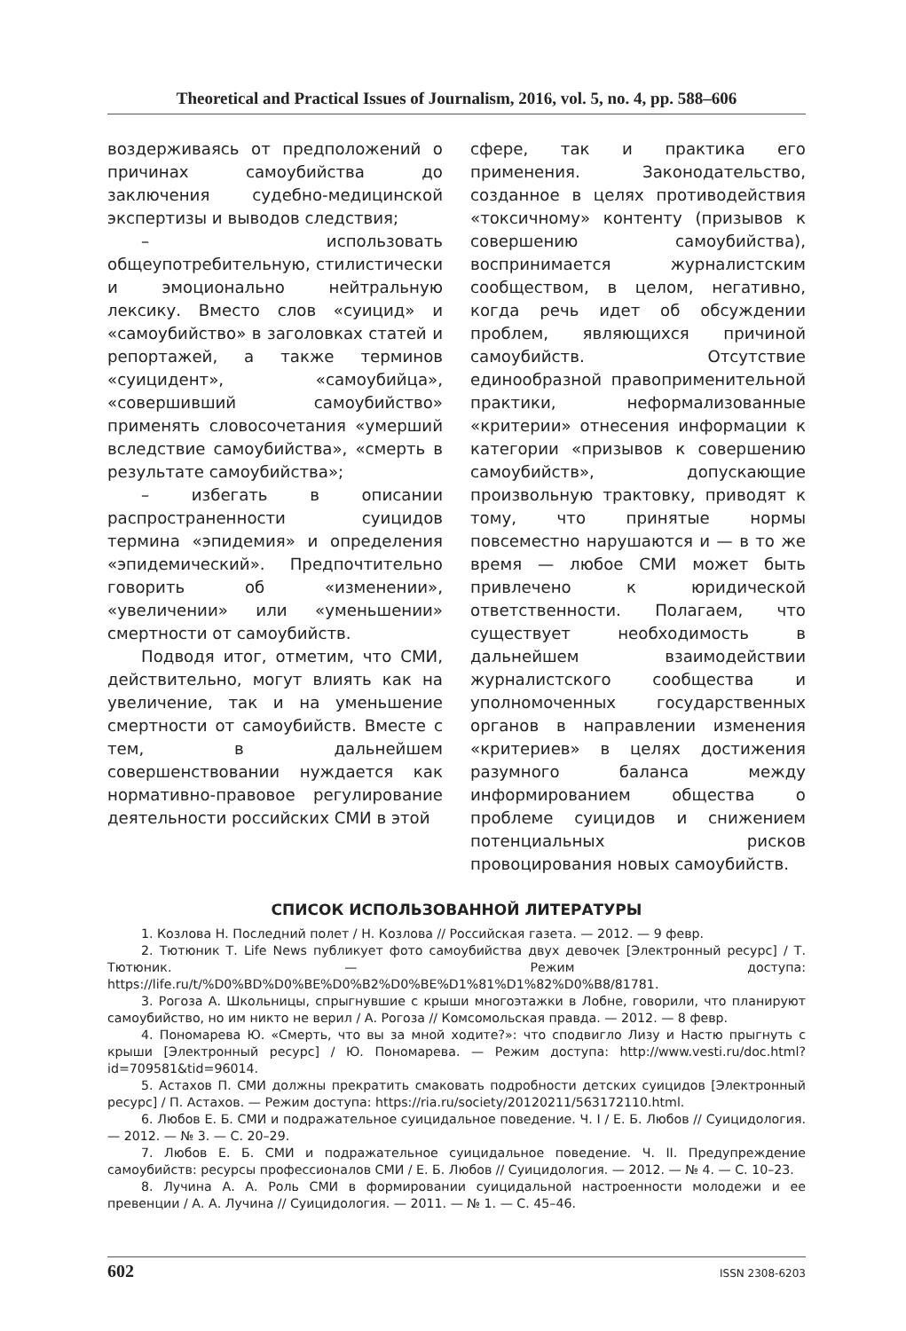Theoretical and Practical Issues of Journalism, 2016, vol. 5, no. 4, pp. 588–606
воздерживаясь от предположений о причинах самоубийства до заключения судебно-медицинской экспертизы и выводов следствия;
– использовать общеупотребительную, стилистически и эмоционально нейтральную лексику. Вместо слов «суицид» и «самоубийство» в заголовках статей и репортажей, а также терминов «суицидент», «самоубийца», «совершивший самоубийство» применять словосочетания «умерший вследствие самоубийства», «смерть в результате самоубийства»;
– избегать в описании распространенности суицидов термина «эпидемия» и определения «эпидемический». Предпочтительно говорить об «изменении», «увеличении» или «уменьшении» смертности от самоубийств.
Подводя итог, отметим, что СМИ, действительно, могут влиять как на увеличение, так и на уменьшение смертности от самоубийств. Вместе с тем, в дальнейшем совершенствовании нуждается как нормативно-правовое регулирование деятельности российских СМИ в этой
сфере, так и практика его применения. Законодательство, созданное в целях противодействия «токсичному» контенту (призывов к совершению самоубийства), воспринимается журналистским сообществом, в целом, негативно, когда речь идет об обсуждении проблем, являющихся причиной самоубийств. Отсутствие единообразной правоприменительной практики, неформализованные «критерии» отнесения информации к категории «призывов к совершению самоубийств», допускающие произвольную трактовку, приводят к тому, что принятые нормы повсеместно нарушаются и — в то же время — любое СМИ может быть привлечено к юридической ответственности. Полагаем, что существует необходимость в дальнейшем взаимодействии журналистского сообщества и уполномоченных государственных органов в направлении изменения «критериев» в целях достижения разумного баланса между информированием общества о проблеме суицидов и снижением потенциальных рисков провоцирования новых самоубийств.
СПИСОК ИСПОЛЬЗОВАННОЙ ЛИТЕРАТУРЫ
1. Козлова Н. Последний полет / Н. Козлова // Российская газета. — 2012. — 9 февр.
2. Тютюник Т. Life News публикует фото самоубийства двух девочек [Электронный ресурс] / Т. Тютюник. — Режим доступа: https://life.ru/t/%D0%BD%D0%BE%D0%B2%D0%BE%D1%81%D1%82%D0%B8/81781.
3. Рогоза А. Школьницы, спрыгнувшие с крыши многоэтажки в Лобне, говорили, что планируют самоубийство, но им никто не верил / А. Рогоза // Комсомольская правда. — 2012. — 8 февр.
4. Пономарева Ю. «Смерть, что вы за мной ходите?»: что сподвигло Лизу и Настю прыгнуть с крыши [Электронный ресурс] / Ю. Пономарева. — Режим доступа: http://www.vesti.ru/doc.html?id=709581&tid=96014.
5. Астахов П. СМИ должны прекратить смаковать подробности детских суицидов [Электронный ресурс] / П. Астахов. — Режим доступа: https://ria.ru/society/20120211/563172110.html.
6. Любов Е. Б. СМИ и подражательное суицидальное поведение. Ч. I / Е. Б. Любов // Суицидология. — 2012. — № 3. — С. 20–29.
7. Любов Е. Б. СМИ и подражательное суицидальное поведение. Ч. II. Предупреждение самоубийств: ресурсы профессионалов СМИ / Е. Б. Любов // Суицидология. — 2012. — № 4. — С. 10–23.
8. Лучина А. А. Роль СМИ в формировании суицидальной настроенности молодежи и ее превенции / А. А. Лучина // Суицидология. — 2011. — № 1. — С. 45–46.
602 ISSN 2308-6203